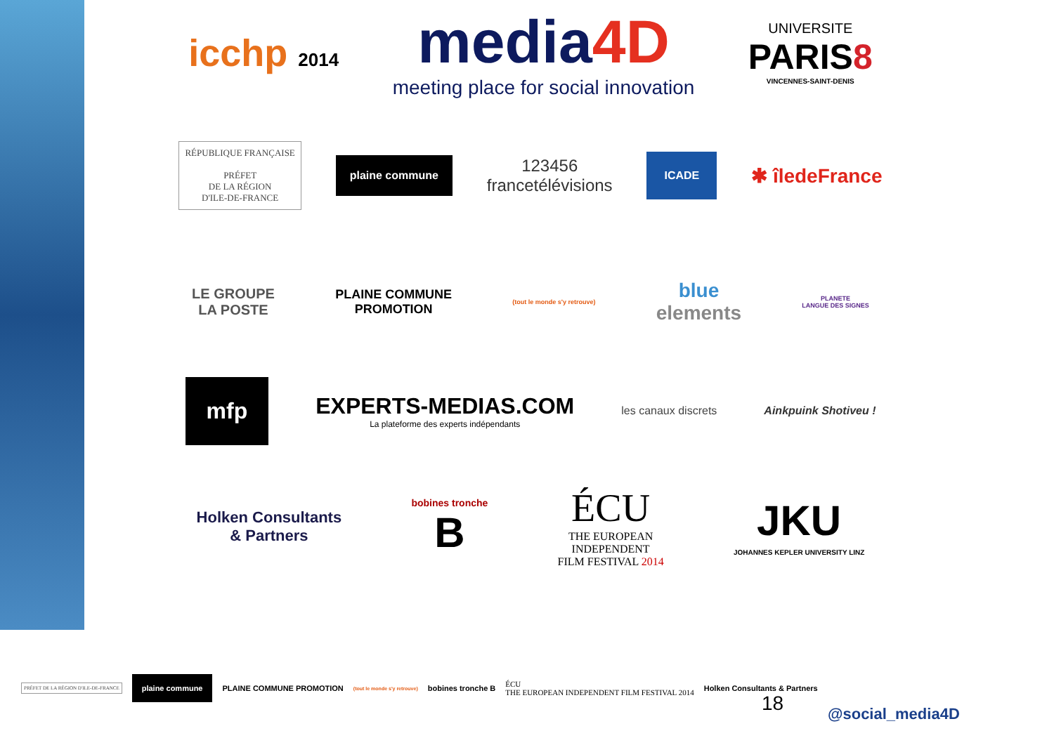icchp 2014
media4D
meeting place for social innovation
UNIVERSITE
PARIS8
VINCENNES-SAINT-DENIS
RÉPUBLIQUE FRANÇAISE
PRÉFET
DE LA RÉGION
D'ILE-DE-FRANCE
plaine commune
123456
francetélévisions
ICADE
✱ îledeFrance
LE GROUPE
LA POSTE
PLAINE COMMUNE
PROMOTION
(tout le monde s'y retrouve)
blue
elements
PLANETE
LANGUE DES SIGNES
mfp
EXPERTS-MEDIAS.COM
La plateforme des experts indépendants
les canaux discrets Ainkpuink Shotiveu !
Holken Consultants
& Partners
bobines tronche
B
ÉCU
THE EUROPEAN
INDEPENDENT
FILM FESTIVAL 2014
JKU
JOHANNES KEPLER UNIVERSITY LINZ
PRÉFET DE LA RÉGION D'ILE-DE-FRANCE
plaine commune
PLAINE COMMUNE PROMOTION
(tout le monde s'y retrouve)
bobines tronche B
ÉCU
THE EUROPEAN INDEPENDENT FILM FESTIVAL 2014
Holken Consultants & Partners
18 @social_media4D